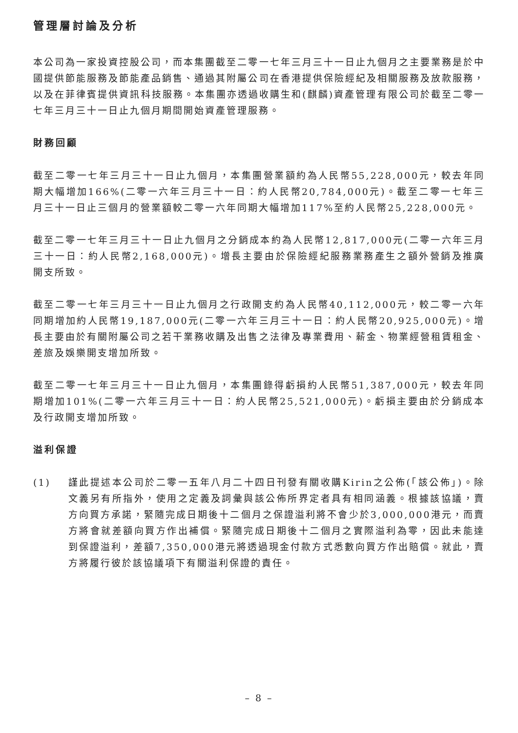管理層討論及分析
本公司為一家投資控股公司，而本集團截至二零一七年三月三十一日止九個月之主要業務是於中國提供節能服務及節能產品銷售、通過其附屬公司在香港提供保險經紀及相關服務及放款服務，以及在菲律賓提供資訊科技服務。本集團亦透過收購生和(麒麟)資產管理有限公司於截至二零一七年三月三十一日止九個月期間開始資產管理服務。
財務回顧
截至二零一七年三月三十一日止九個月，本集團營業額約為人民幣55,228,000元，較去年同期大幅增加166%(二零一六年三月三十一日：約人民幣20,784,000元)。截至二零一七年三月三十一日止三個月的營業額較二零一六年同期大幅增加117%至約人民幣25,228,000元。
截至二零一七年三月三十一日止九個月之分銷成本約為人民幣12,817,000元(二零一六年三月三十一日：約人民幣2,168,000元)。增長主要由於保險經紀服務業務產生之額外營銷及推廣開支所致。
截至二零一七年三月三十一日止九個月之行政開支約為人民幣40,112,000元，較二零一六年同期增加約人民幣19,187,000元(二零一六年三月三十一日：約人民幣20,925,000元)。增長主要由於有關附屬公司之若干業務收購及出售之法律及專業費用、薪金、物業經營租賃租金、差旅及娛樂開支增加所致。
截至二零一七年三月三十一日止九個月，本集團錄得虧損約人民幣51,387,000元，較去年同期增加101%(二零一六年三月三十一日：約人民幣25,521,000元)。虧損主要由於分銷成本及行政開支增加所致。
溢利保證
(1) 謹此提述本公司於二零一五年八月二十四日刊發有關收購Kirin之公佈(「該公佈」)。除文義另有所指外，使用之定義及詞彙與該公佈所界定者具有相同涵義。根據該協議，賣方向買方承諾，緊隨完成日期後十二個月之保證溢利將不會少於3,000,000港元，而賣方將會就差額向買方作出補償。緊隨完成日期後十二個月之實際溢利為零，因此未能達到保證溢利，差額7,350,000港元將透過現金付款方式悉數向買方作出賠償。就此，賣方將履行彼於該協議項下有關溢利保證的責任。
– 8 –